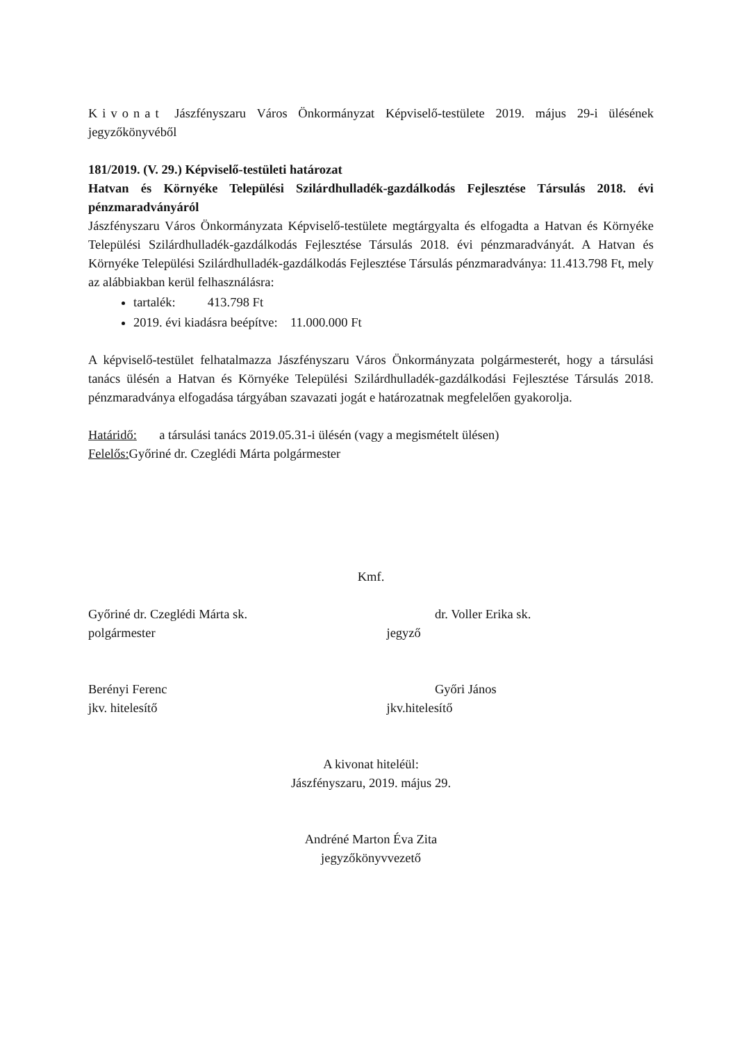Kivonat Jászfényszaru Város Önkormányzat Képviselő-testülete 2019. május 29-i ülésének jegyzőkönyvéből
181/2019. (V. 29.) Képviselő-testületi határozat
Hatvan és Környéke Települési Szilárdhulladék-gazdálkodás Fejlesztése Társulás 2018. évi pénzmaradványáról
Jászfényszaru Város Önkormányzata Képviselő-testülete megtárgyalta és elfogadta a Hatvan és Környéke Települési Szilárdhulladék-gazdálkodás Fejlesztése Társulás 2018. évi pénzmaradványát. A Hatvan és Környéke Települési Szilárdhulladék-gazdálkodás Fejlesztése Társulás pénzmaradványa: 11.413.798 Ft, mely az alábbiakban kerül felhasználásra:
tartalék: 413.798 Ft
2019. évi kiadásra beépítve: 11.000.000 Ft
A képviselő-testület felhatalmazza Jászfényszaru Város Önkormányzata polgármesterét, hogy a társulási tanács ülésén a Hatvan és Környéke Települési Szilárdhulladék-gazdálkodási Fejlesztése Társulás 2018. pénzmaradványa elfogadása tárgyában szavazati jogát e határozatnak megfelelően gyakorolja.
Határidő: a társulási tanács 2019.05.31-i ülésén (vagy a megismételt ülésen)
Felelős: Győriné dr. Czeglédi Márta polgármester
Kmf.
Győriné dr. Czeglédi Márta sk.
polgármester
dr. Voller Erika sk.
jegyző
Berényi Ferenc
jkv. hitelesítő
Győri János
jkv.hitelesítő
A kivonat hiteléül:
Jászfényszaru, 2019. május 29.
Andréné Marton Éva Zita
jegyzőkönyvvezető